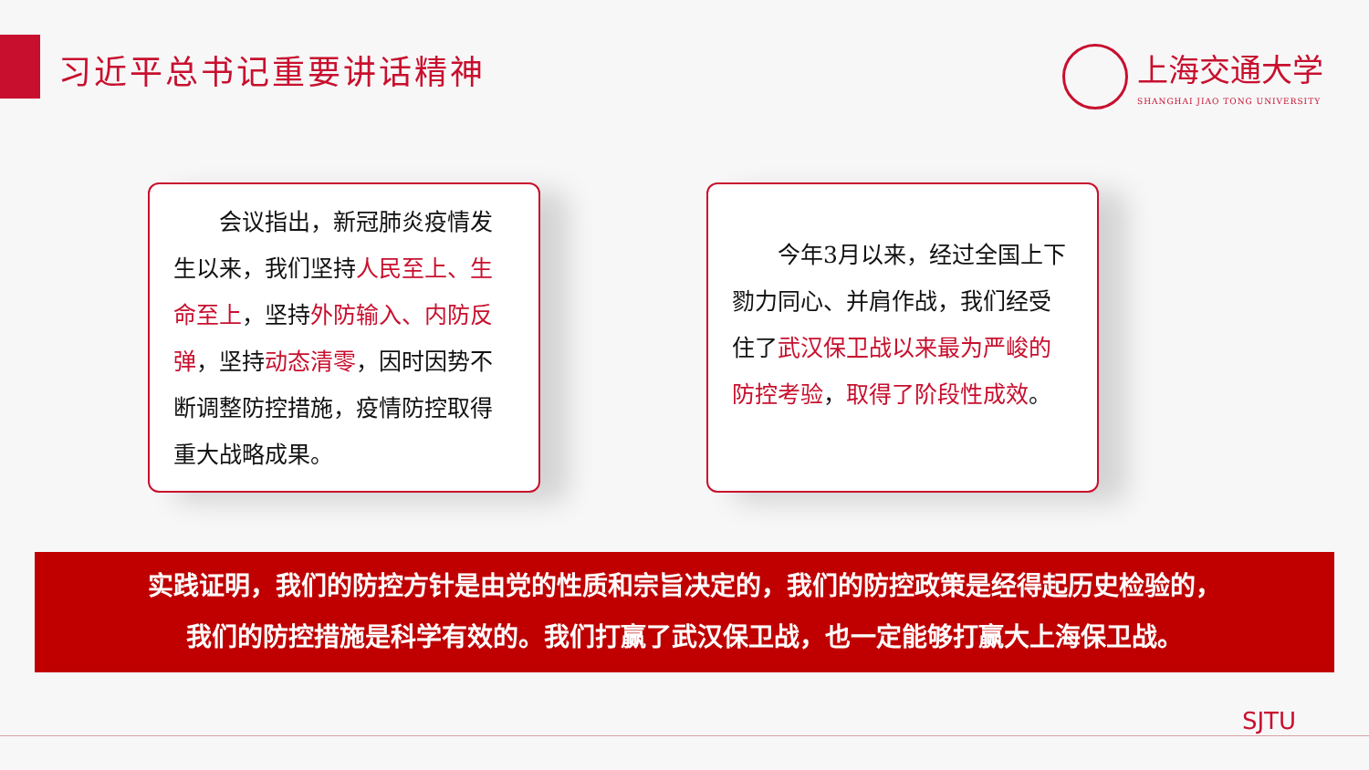习近平总书记重要讲话精神
上海交通大学
SHANGHAI JIAO TONG UNIVERSITY
  会议指出，新冠肺炎疫情发生以来，我们坚持人民至上、生命至上，坚持外防输入、内防反弹，坚持动态清零，因时因势不断调整防控措施，疫情防控取得重大战略成果。
  今年3月以来，经过全国上下勠力同心、并肩作战，我们经受住了武汉保卫战以来最为严峻的防控考验，取得了阶段性成效。
实践证明，我们的防控方针是由党的性质和宗旨决定的，我们的防控政策是经得起历史检验的，
我们的防控措施是科学有效的。我们打赢了武汉保卫战，也一定能够打赢大上海保卫战。
SJTU